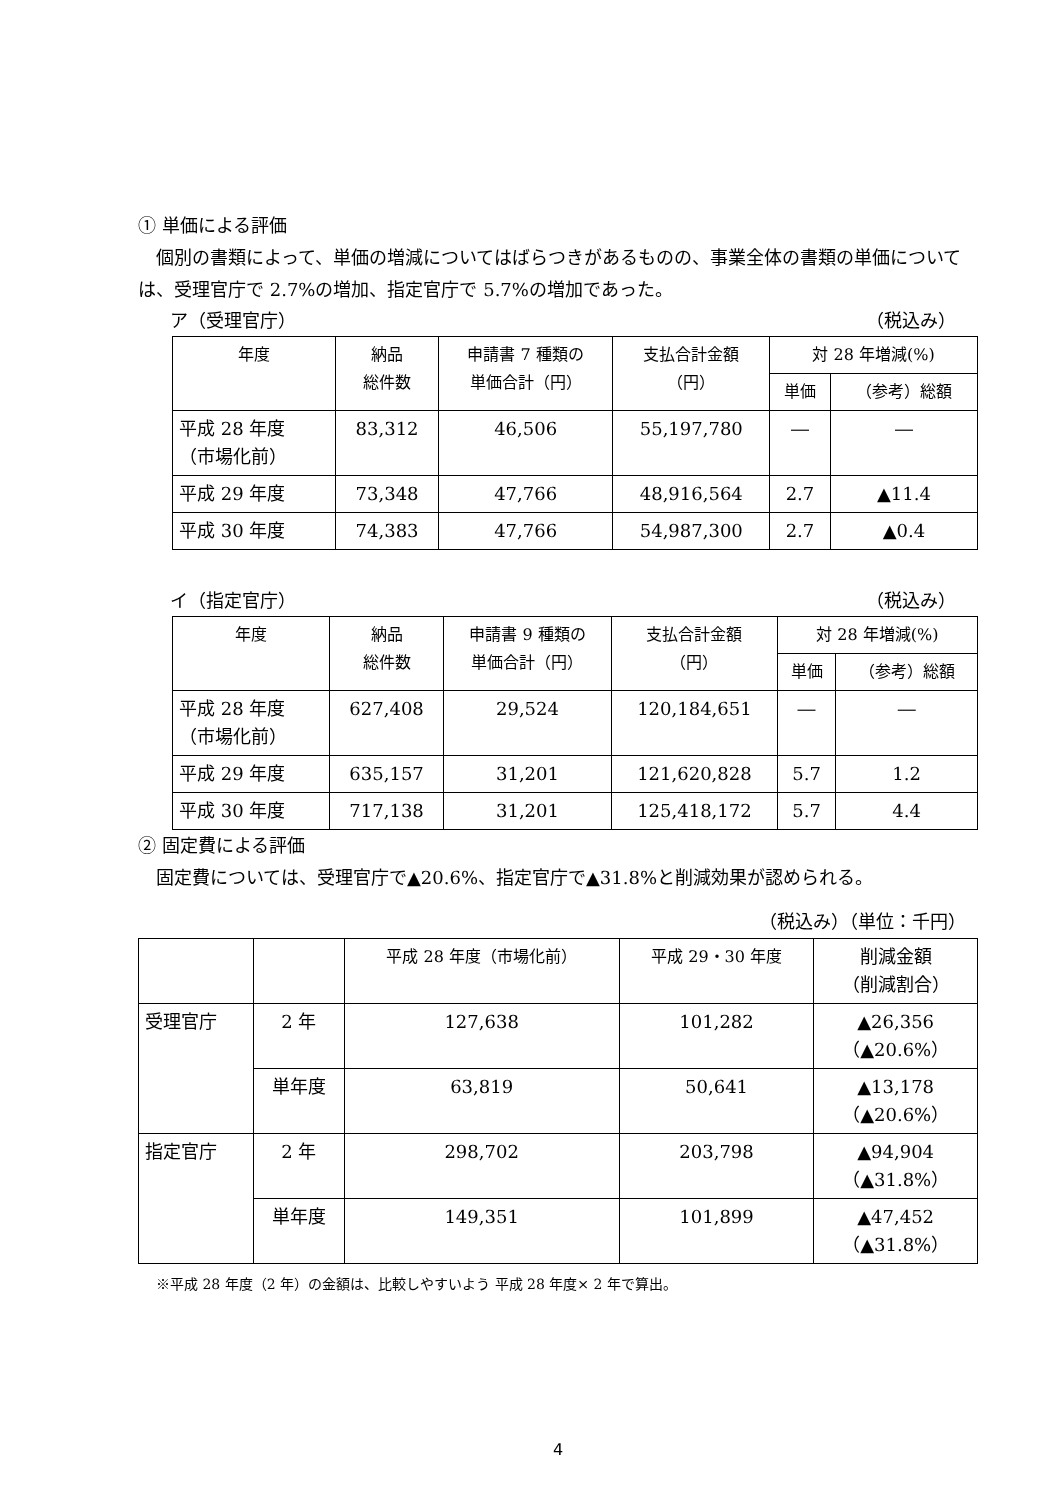① 単価による評価
　個別の書類によって、単価の増減についてはばらつきがあるものの、事業全体の書類の単価については、受理官庁で 2.7%の増加、指定官庁で 5.7%の増加であった。
ア（受理官庁） （税込み）
| 年度 | 納品 総件数 | 申請書 7 種類の 単価合計（円） | 支払合計金額 （円） | 対 28 年増減(%) | |
| --- | --- | --- | --- | --- | --- |
| | | | | 単価 | （参考）総額 |
| 平成 28 年度 （市場化前） | 83,312 | 46,506 | 55,197,780 | ― | ― |
| 平成 29 年度 | 73,348 | 47,766 | 48,916,564 | 2.7 | ▲11.4 |
| 平成 30 年度 | 74,383 | 47,766 | 54,987,300 | 2.7 | ▲0.4 |
イ（指定官庁） （税込み）
| 年度 | 納品 総件数 | 申請書 9 種類の 単価合計（円） | 支払合計金額 （円） | 対 28 年増減(%) | |
| --- | --- | --- | --- | --- | --- |
| | | | | 単価 | （参考）総額 |
| 平成 28 年度 （市場化前） | 627,408 | 29,524 | 120,184,651 | ― | ― |
| 平成 29 年度 | 635,157 | 31,201 | 121,620,828 | 5.7 | 1.2 |
| 平成 30 年度 | 717,138 | 31,201 | 125,418,172 | 5.7 | 4.4 |
② 固定費による評価
　固定費については、受理官庁で▲20.6%、指定官庁で▲31.8%と削減効果が認められる。
（税込み）（単位：千円）
| | | 平成 28 年度（市場化前） | 平成 29・30 年度 | 削減金額 （削減割合） |
| 受理官庁 | 2 年 | 127,638 | 101,282 | ▲26,356 （▲20.6%） |
| | 単年度 | 63,819 | 50,641 | ▲13,178 （▲20.6%） |
| 指定官庁 | 2 年 | 298,702 | 203,798 | ▲94,904 （▲31.8%） |
| | 単年度 | 149,351 | 101,899 | ▲47,452 （▲31.8%） |
※平成 28 年度（2 年）の金額は、比較しやすいよう 平成 28 年度× 2 年で算出。
4